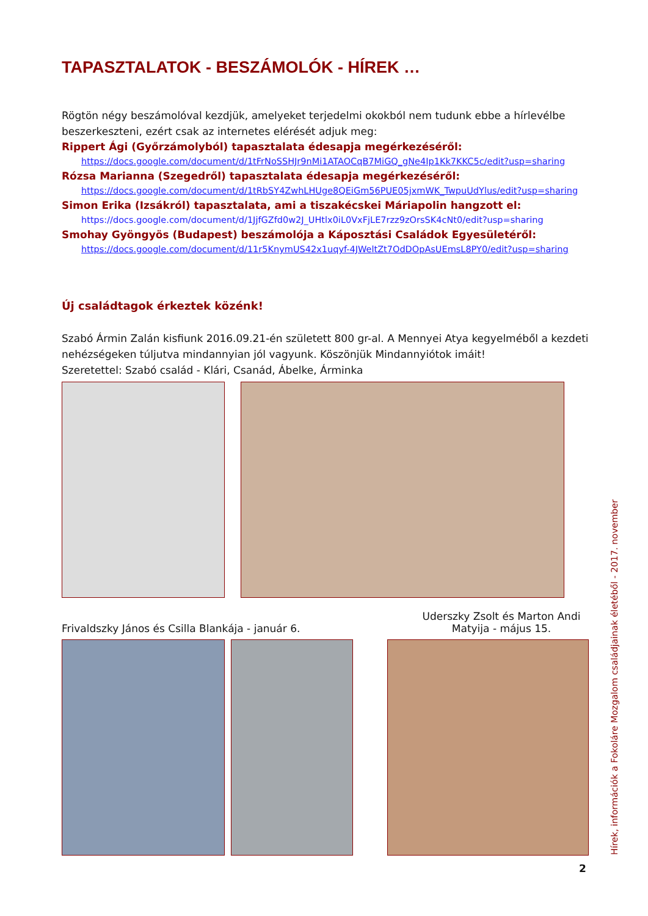TAPASZTALATOK - BESZÁMOLÓK - HÍREK …
Rögtön négy beszámolóval kezdjük, amelyeket terjedelmi okokból nem tudunk ebbe a hírlevélbe beszerkeszteni, ezért csak az internetes elérését adjuk meg:
Rippert Ági (Győrzámolyból) tapasztalata édesapja megérkezéséről:
https://docs.google.com/document/d/1tFrNoSSHJr9nMi1ATAOCqB7MiGQ_gNe4Ip1Kk7KKC5c/edit?usp=sharing
Rózsa Marianna (Szegedről) tapasztalata édesapja megérkezéséről:
https://docs.google.com/document/d/1tRbSY4ZwhLHUge8QEiGm56PUE05jxmWK_TwpuUdYlus/edit?usp=sharing
Simon Erika (Izsákról) tapasztalata, ami a tiszakécskei Máriapolin hangzott el:
https://docs.google.com/document/d/1JjfGZfd0w2J_UHtlx0iL0VxFjLE7rzz9zOrsSK4cNt0/edit?usp=sharing
Smohay Gyöngyös (Budapest) beszámolója a Káposztási Családok Egyesületéről:
https://docs.google.com/document/d/11r5KnymUS42x1uqyf-4JWeltZt7OdDOpAsUEmsL8PY0/edit?usp=sharing
Új családtagok érkeztek közénk!
Szabó Ármin Zalán kisfiunk 2016.09.21-én született 800 gr-al. A Mennyei Atya kegyelméből a kezdeti nehézségeken túljutva mindannyian jól vagyunk. Köszönjük Mindannyiótok imáit!
Szeretettel: Szabó család - Klári, Csanád, Ábelke, Árminka
Frivaldszky János és Csilla Blankája - január 6. Uderszky Zsolt és Marton Andi
Matyija - május 15.
Hírek, információk a Fokoláre Mozgalom családjainak életéből - 2017. november
2